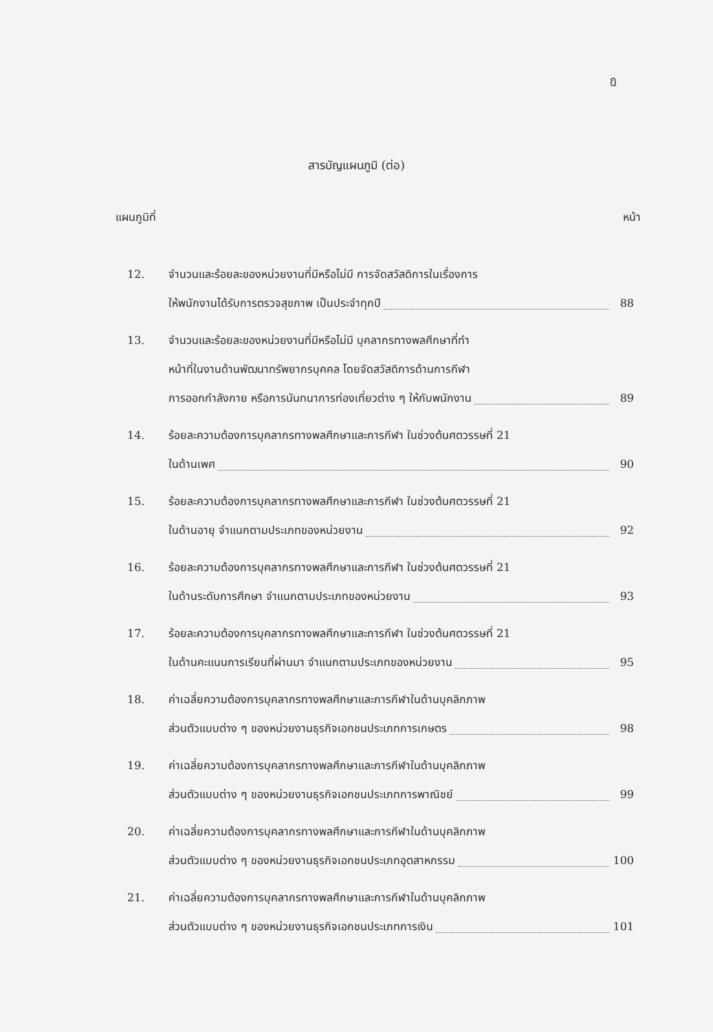ฏ
สารบัญแผนภูมิ (ต่อ)
แผนภูมิที่ หน้า
12. จำนวนและร้อยละของหน่วยงานที่มีหรือไม่มี การจัดสวัสดิการในเรื่องการ
ให้พนักงานได้รับการตรวจสุขภาพ เป็นประจำทุกปี 88
13. จำนวนและร้อยละของหน่วยงานที่มีหรือไม่มี บุคลากรทางพลศึกษาที่ทำ
หน้าที่ในงานด้านพัฒนาทรัพยากรบุคคล โดยจัดสวัสดิการด้านการกีฬา
การออกกำลังกาย หรือการนันทนาการท่องเที่ยวต่าง ๆ ให้กับพนักงาน 89
14. ร้อยละความต้องการบุคลากรทางพลศึกษาและการกีฬา ในช่วงต้นศตวรรษที่ 21
ในด้านเพศ 90
15. ร้อยละความต้องการบุคลากรทางพลศึกษาและการกีฬา ในช่วงต้นศตวรรษที่ 21
ในด้านอายุ จำแนกตามประเภทของหน่วยงาน 92
16. ร้อยละความต้องการบุคลากรทางพลศึกษาและการกีฬา ในช่วงต้นศตวรรษที่ 21
ในด้านระดับการศึกษา จำแนกตามประเภทของหน่วยงาน 93
17. ร้อยละความต้องการบุคลากรทางพลศึกษาและการกีฬา ในช่วงต้นศตวรรษที่ 21
ในด้านคะแนนการเรียนที่ผ่านมา จำแนกตามประเภทของหน่วยงาน 95
18. ค่าเฉลี่ยความต้องการบุคลากรทางพลศึกษาและการกีฬาในด้านบุคลิกภาพ
ส่วนตัวแบบต่าง ๆ ของหน่วยงานธุรกิจเอกชนประเภทการเกษตร 98
19. ค่าเฉลี่ยความต้องการบุคลากรทางพลศึกษาและการกีฬาในด้านบุคลิกภาพ
ส่วนตัวแบบต่าง ๆ ของหน่วยงานธุรกิจเอกชนประเภทการพาณิชย์ 99
20. ค่าเฉลี่ยความต้องการบุคลากรทางพลศึกษาและการกีฬาในด้านบุคลิกภาพ
ส่วนตัวแบบต่าง ๆ ของหน่วยงานธุรกิจเอกชนประเภทอุตสาหกรรม 100
21. ค่าเฉลี่ยความต้องการบุคลากรทางพลศึกษาและการกีฬาในด้านบุคลิกภาพ
ส่วนตัวแบบต่าง ๆ ของหน่วยงานธุรกิจเอกชนประเภทการเงิน 101